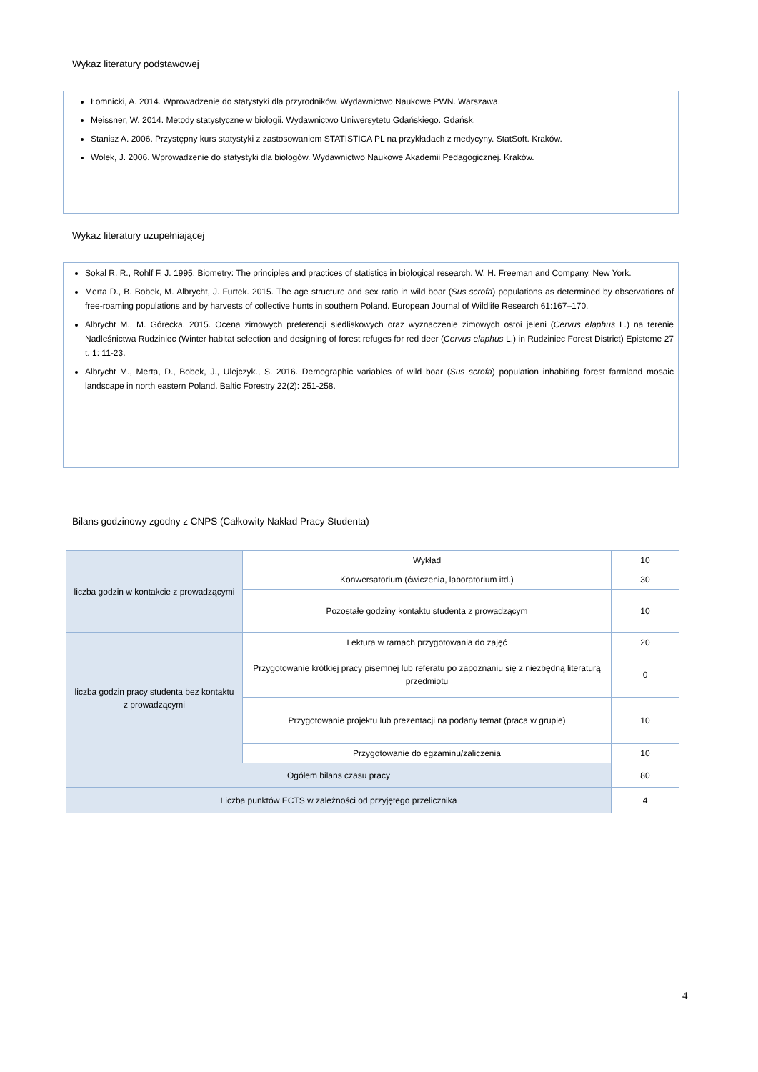Wykaz literatury podstawowej
Łomnicki, A. 2014. Wprowadzenie do statystyki dla przyrodników. Wydawnictwo Naukowe PWN. Warszawa.
Meissner, W. 2014. Metody statystyczne w biologii. Wydawnictwo Uniwersytetu Gdańskiego. Gdańsk.
Stanisz A. 2006. Przystępny kurs statystyki z zastosowaniem STATISTICA PL na przykładach z medycyny. StatSoft. Kraków.
Wołek, J. 2006. Wprowadzenie do statystyki dla biologów. Wydawnictwo Naukowe Akademii Pedagogicznej. Kraków.
Wykaz literatury uzupełniającej
Sokal R. R., Rohlf F. J. 1995. Biometry: The principles and practices of statistics in biological research. W. H. Freeman and Company, New York.
Merta D., B. Bobek, M. Albrycht, J. Furtek. 2015. The age structure and sex ratio in wild boar (Sus scrofa) populations as determined by observations of free-roaming populations and by harvests of collective hunts in southern Poland. European Journal of Wildlife Research 61:167–170.
Albrycht M., M. Górecka. 2015. Ocena zimowych preferencji siedliskowych oraz wyznaczenie zimowych ostoi jeleni (Cervus elaphus L.) na terenie Nadleśnictwa Rudziniec (Winter habitat selection and designing of forest refuges for red deer (Cervus elaphus L.) in Rudziniec Forest District) Episteme 27 t. 1: 11-23.
Albrycht M., Merta, D., Bobek, J., Ulejczyk., S. 2016. Demographic variables of wild boar (Sus scrofa) population inhabiting forest farmland mosaic landscape in north eastern Poland. Baltic Forestry 22(2): 251-258.
Bilans godzinowy zgodny z CNPS (Całkowity Nakład Pracy Studenta)
| liczba godzin w kontakcie z prowadzącymi | Wykład | 10 |
| | Konwersatorium (ćwiczenia, laboratorium itd.) | 30 |
| | Pozostałe godziny kontaktu studenta z prowadzącym | 10 |
| liczba godzin pracy studenta bez kontaktu z prowadzącymi | Lektura w ramach przygotowania do zajęć | 20 |
| | Przygotowanie krótkiej pracy pisemnej lub referatu po zapoznaniu się z niezbędną literaturą przedmiotu | 0 |
| | Przygotowanie projektu lub prezentacji na podany temat (praca w grupie) | 10 |
| | Przygotowanie do egzaminu/zaliczenia | 10 |
| Ogółem bilans czasu pracy | | 80 |
| Liczba punktów ECTS w zależności od przyjętego przelicznika | | 4 |
4